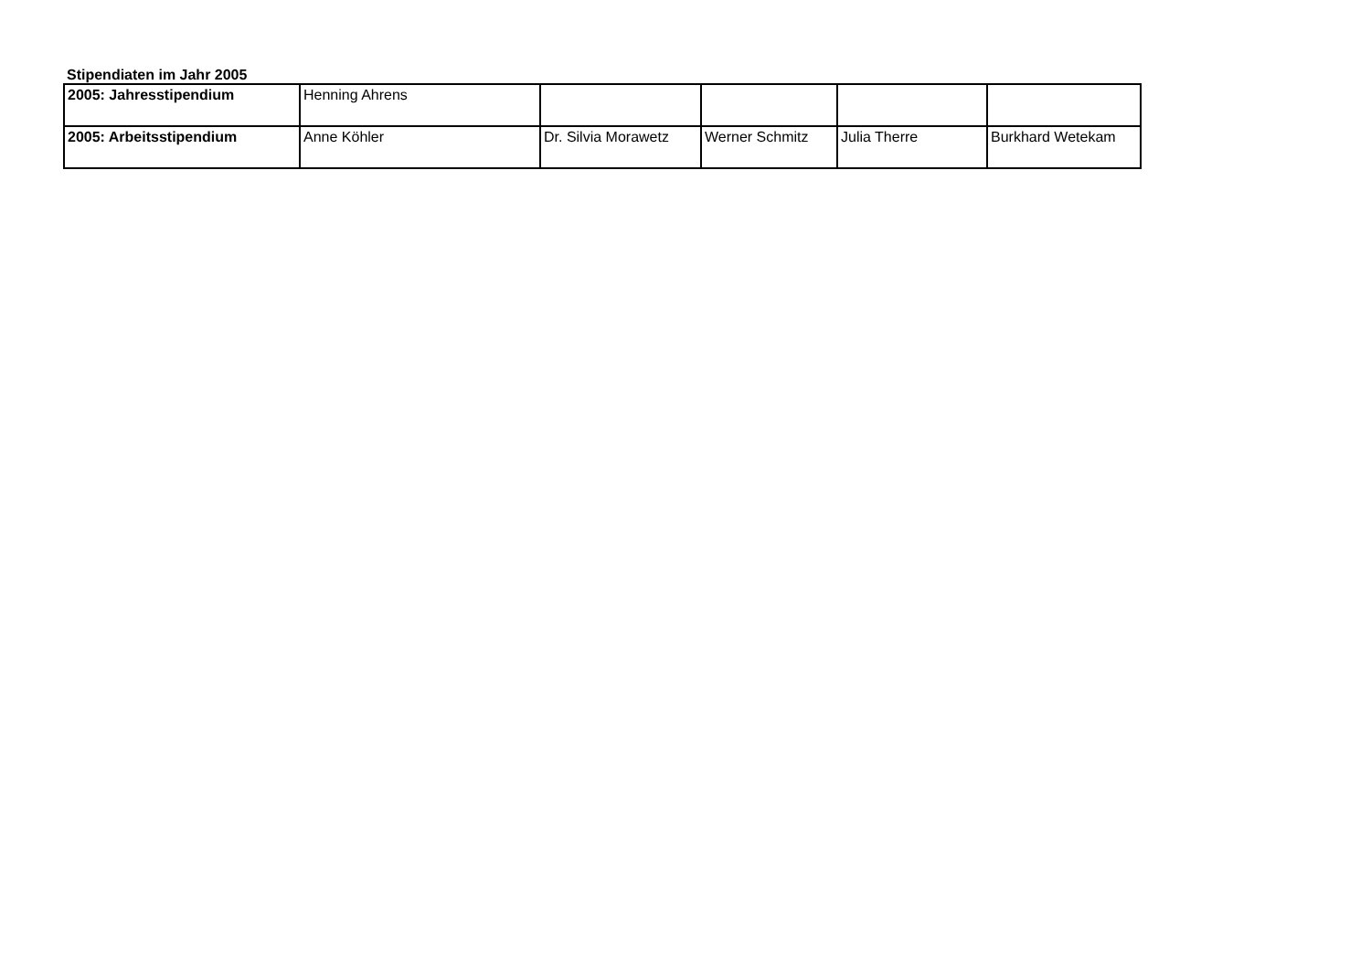Stipendiaten im Jahr 2005
| 2005: Jahresstipendium | Henning Ahrens | | | | |
| 2005: Arbeitsstipendium | Anne Köhler | Dr. Silvia Morawetz | Werner Schmitz | Julia Therre | Burkhard Wetekam |